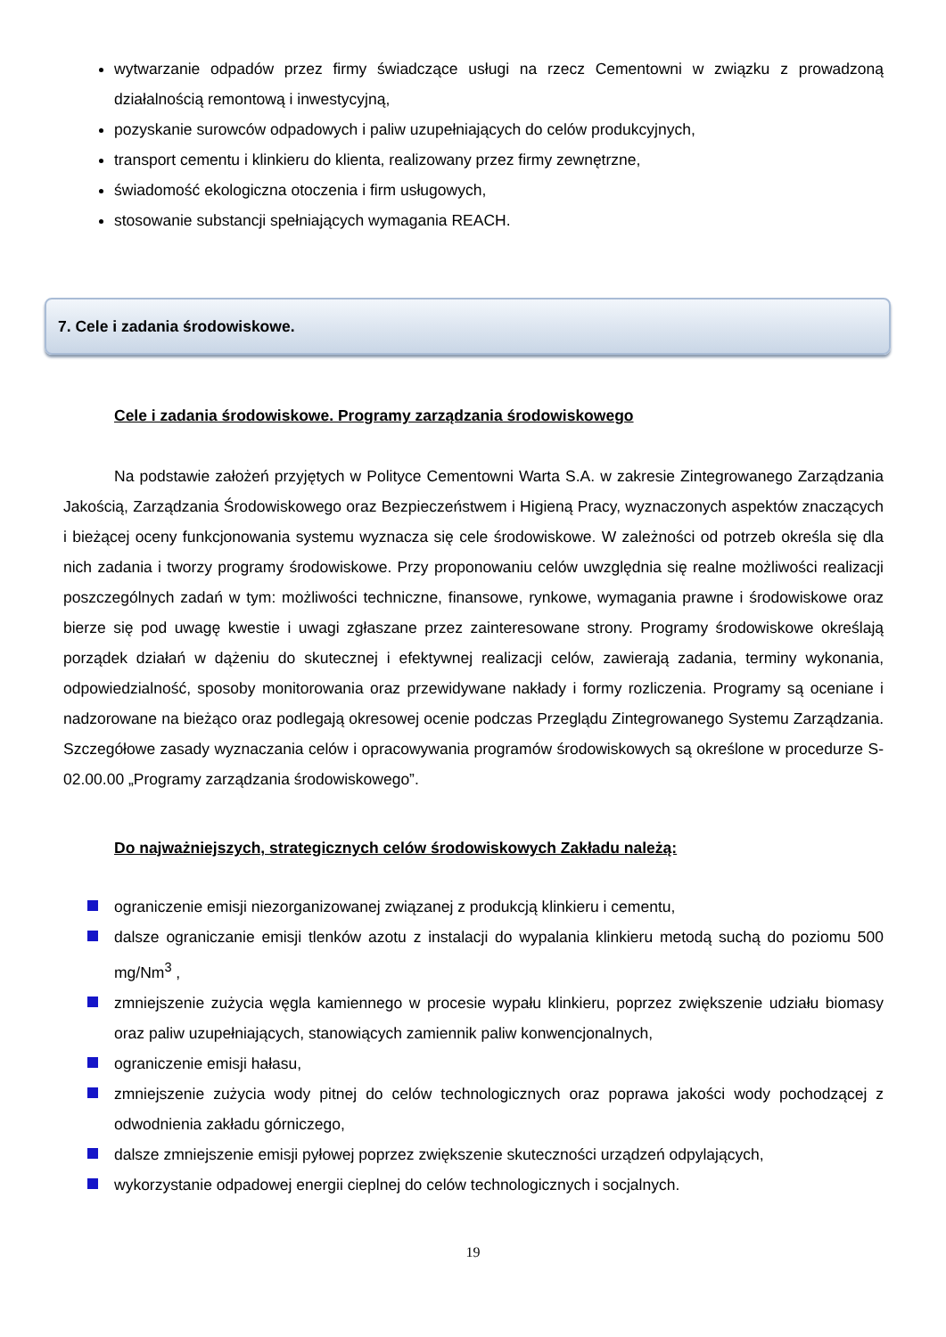wytwarzanie odpadów przez firmy świadczące usługi na rzecz Cementowni w związku z prowadzoną działalnością remontową i inwestycyjną,
pozyskanie surowców odpadowych i paliw uzupełniających do celów produkcyjnych,
transport cementu i klinkieru do klienta, realizowany przez firmy zewnętrzne,
świadomość ekologiczna otoczenia i firm usługowych,
stosowanie substancji spełniających wymagania REACH.
7. Cele i zadania środowiskowe.
Cele i zadania środowiskowe. Programy zarządzania środowiskowego
Na podstawie założeń przyjętych w Polityce Cementowni Warta S.A. w zakresie Zintegrowanego Zarządzania Jakością, Zarządzania Środowiskowego oraz Bezpieczeństwem i Higieną Pracy, wyznaczonych aspektów znaczących i bieżącej oceny funkcjonowania systemu wyznacza się cele środowiskowe. W zależności od potrzeb określa się dla nich zadania i tworzy programy środowiskowe. Przy proponowaniu celów uwzględnia się realne możliwości realizacji poszczególnych zadań w tym: możliwości techniczne, finansowe, rynkowe, wymagania prawne i środowiskowe oraz bierze się pod uwagę kwestie i uwagi zgłaszane przez zainteresowane strony. Programy środowiskowe określają porządek działań w dążeniu do skutecznej i efektywnej realizacji celów, zawierają zadania, terminy wykonania, odpowiedzialność, sposoby monitorowania oraz przewidywane nakłady i formy rozliczenia. Programy są oceniane i nadzorowane na bieżąco oraz podlegają okresowej ocenie podczas Przeglądu Zintegrowanego Systemu Zarządzania. Szczegółowe zasady wyznaczania celów i opracowywania programów środowiskowych są określone w procedurze S-02.00.00 „Programy zarządzania środowiskowego”.
Do najważniejszych, strategicznych celów środowiskowych Zakładu należą:
ograniczenie emisji niezorganizowanej związanej z produkcją klinkieru i cementu,
dalsze ograniczanie emisji tlenków azotu z instalacji do wypalania klinkieru metodą suchą do poziomu 500 mg/Nm<sup>3</sup> ,
zmniejszenie zużycia węgla kamiennego w procesie wypału klinkieru, poprzez zwiększenie udziału biomasy oraz paliw uzupełniających, stanowiących zamiennik paliw konwencjonalnych,
ograniczenie emisji hałasu,
zmniejszenie zużycia wody pitnej do celów technologicznych oraz poprawa jakości wody pochodzącej z odwodnienia zakładu górniczego,
dalsze zmniejszenie emisji pyłowej poprzez zwiększenie skuteczności urządzeń odpylających,
wykorzystanie odpadowej energii cieplnej do celów technologicznych i socjalnych.
19